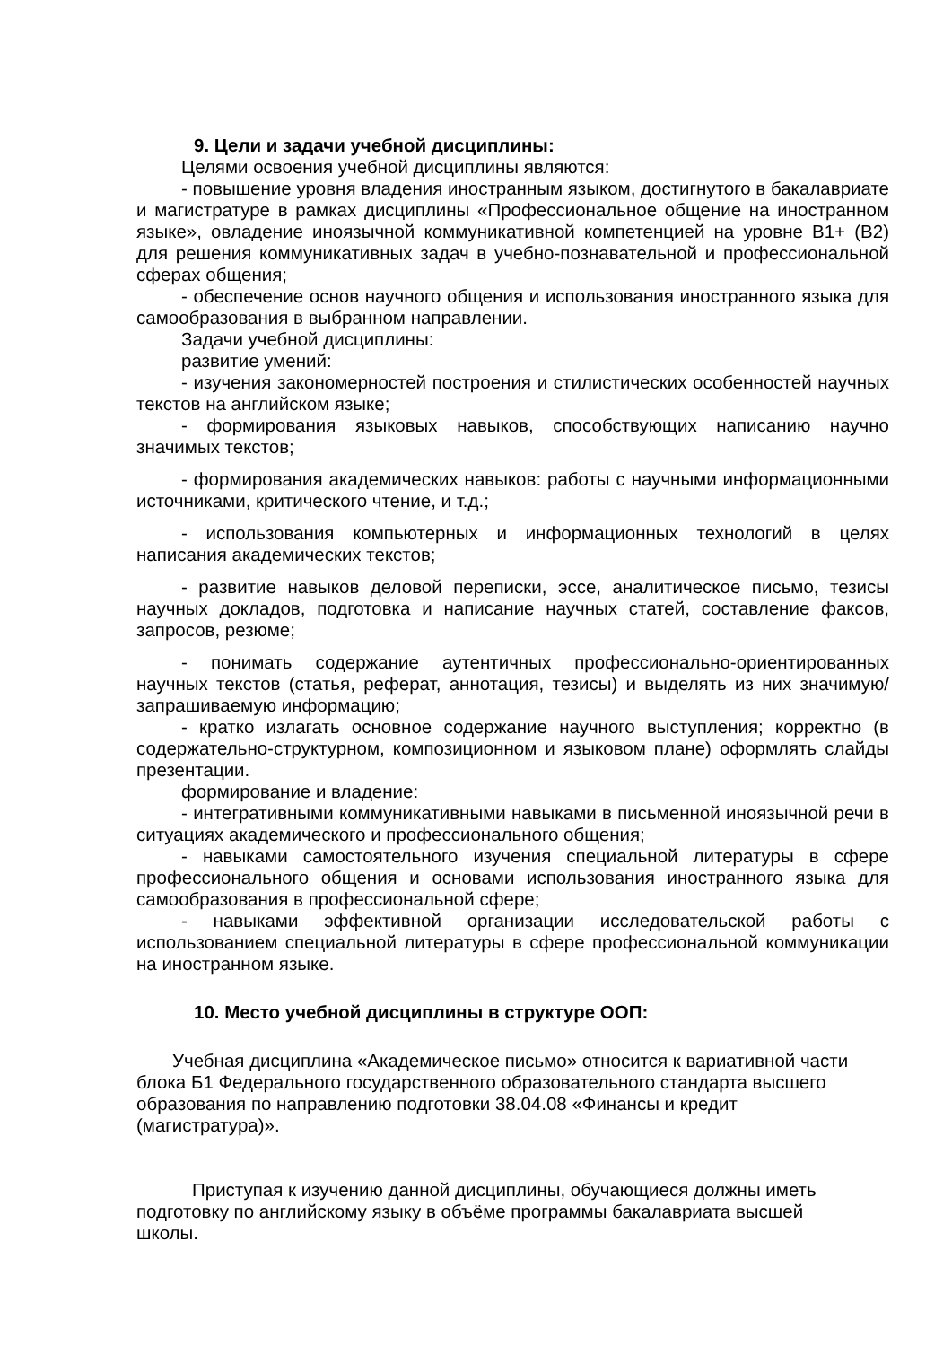9. Цели и задачи учебной дисциплины:
Целями освоения учебной дисциплины являются:
- повышение уровня владения иностранным языком, достигнутого в бакалавриате и магистратуре в рамках дисциплины «Профессиональное общение на иностранном языке», овладение иноязычной коммуникативной компетенцией на уровне В1+ (В2) для решения коммуникативных задач в учебно-познавательной и профессиональной сферах общения;
- обеспечение основ научного общения и использования иностранного языка для самообразования в выбранном направлении.
Задачи учебной дисциплины:
развитие умений:
- изучения закономерностей построения и стилистических особенностей научных текстов на английском языке;
- формирования языковых навыков, способствующих написанию научно значимых текстов;
- формирования академических навыков: работы с научными информационными источниками, критического чтение, и т.д.;
- использования компьютерных и информационных технологий в целях написания академических текстов;
- развитие навыков деловой переписки, эссе, аналитическое письмо, тезисы научных докладов, подготовка и написание научных статей, составление факсов, запросов, резюме;
- понимать содержание аутентичных профессионально-ориентированных научных текстов (статья, реферат, аннотация, тезисы) и выделять из них значимую/запрашиваемую информацию;
- кратко излагать основное содержание научного выступления; корректно (в содержательно-структурном, композиционном и языковом плане) оформлять слайды презентации.
формирование и владение:
- интегративными коммуникативными навыками в письменной иноязычной речи в ситуациях академического и профессионального общения;
- навыками самостоятельного изучения специальной литературы в сфере профессионального общения и основами использования иностранного языка для самообразования в профессиональной сфере;
- навыками эффективной организации исследовательской работы с использованием специальной литературы в сфере профессиональной коммуникации на иностранном языке.
10. Место учебной дисциплины в структуре ООП:
Учебная дисциплина «Академическое письмо» относится к вариативной части блока Б1 Федерального государственного образовательного стандарта высшего образования по направлению подготовки 38.04.08 «Финансы и кредит (магистратура)».
Приступая к изучению данной дисциплины, обучающиеся должны иметь подготовку по английскому языку в объёме программы бакалавриата высшей школы.